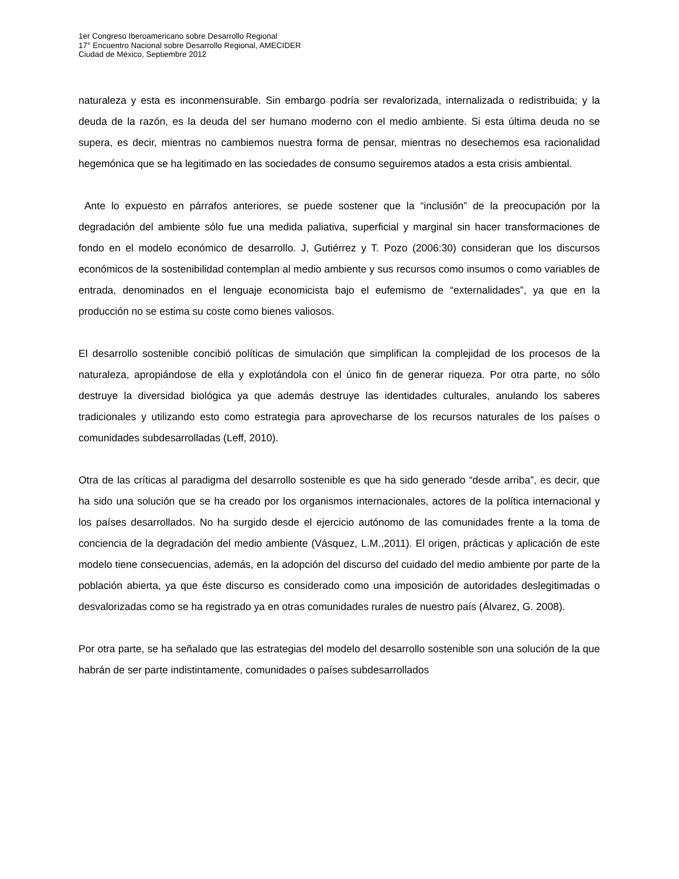1er Congreso Iberoamericano sobre Desarrollo Regional
17° Encuentro Nacional sobre Desarrollo Regional, AMECIDER
Ciudad de México, Septiembre 2012
naturaleza y esta es inconmensurable. Sin embargo podría ser revalorizada, internalizada o redistribuida; y la deuda de la razón, es la deuda del ser humano moderno con el medio ambiente. Si esta última deuda no se supera, es decir, mientras no cambiemos nuestra forma de pensar, mientras no desechemos esa racionalidad hegemónica que se ha legitimado en las sociedades de consumo seguiremos atados a esta crisis ambiental.
Ante lo expuesto en párrafos anteriores, se puede sostener que la “inclusión” de la preocupación por la degradación del ambiente sólo fue una medida paliativa, superficial y marginal sin hacer transformaciones de fondo en el modelo económico de desarrollo. J, Gutiérrez y T. Pozo (2006:30) consideran que los discursos económicos de la sostenibilidad contemplan al medio ambiente y sus recursos como insumos o como variables de entrada, denominados en el lenguaje economicista bajo el eufemismo de “externalidades”, ya que en la producción no se estima su coste como bienes valiosos.
El desarrollo sostenible concibió políticas de simulación que simplifican la complejidad de los procesos de la naturaleza, apropiándose de ella y explotándola con el único fin de generar riqueza. Por otra parte, no sólo destruye la diversidad biológica ya que además destruye las identidades culturales, anulando los saberes tradicionales y utilizando esto como estrategia para aprovecharse de los recursos naturales de los países o comunidades subdesarrolladas (Leff, 2010).
Otra de las críticas al paradigma del desarrollo sostenible es que ha sido generado “desde arriba”, es decir, que ha sido una solución que se ha creado por los organismos internacionales, actores de la política internacional y los países desarrollados. No ha surgido desde el ejercicio autónomo de las comunidades frente a la toma de conciencia de la degradación del medio ambiente (Vásquez, L.M.,2011). El origen, prácticas y aplicación de este modelo tiene consecuencias, además, en la adopción del discurso del cuidado del medio ambiente por parte de la población abierta, ya que éste discurso es considerado como una imposición de autoridades deslegitimadas o desvalorizadas como se ha registrado ya en otras comunidades rurales de nuestro país (Álvarez, G. 2008).
Por otra parte, se ha señalado que las estrategias del modelo del desarrollo sostenible son una solución de la que habrán de ser parte indistintamente, comunidades o países subdesarrollados